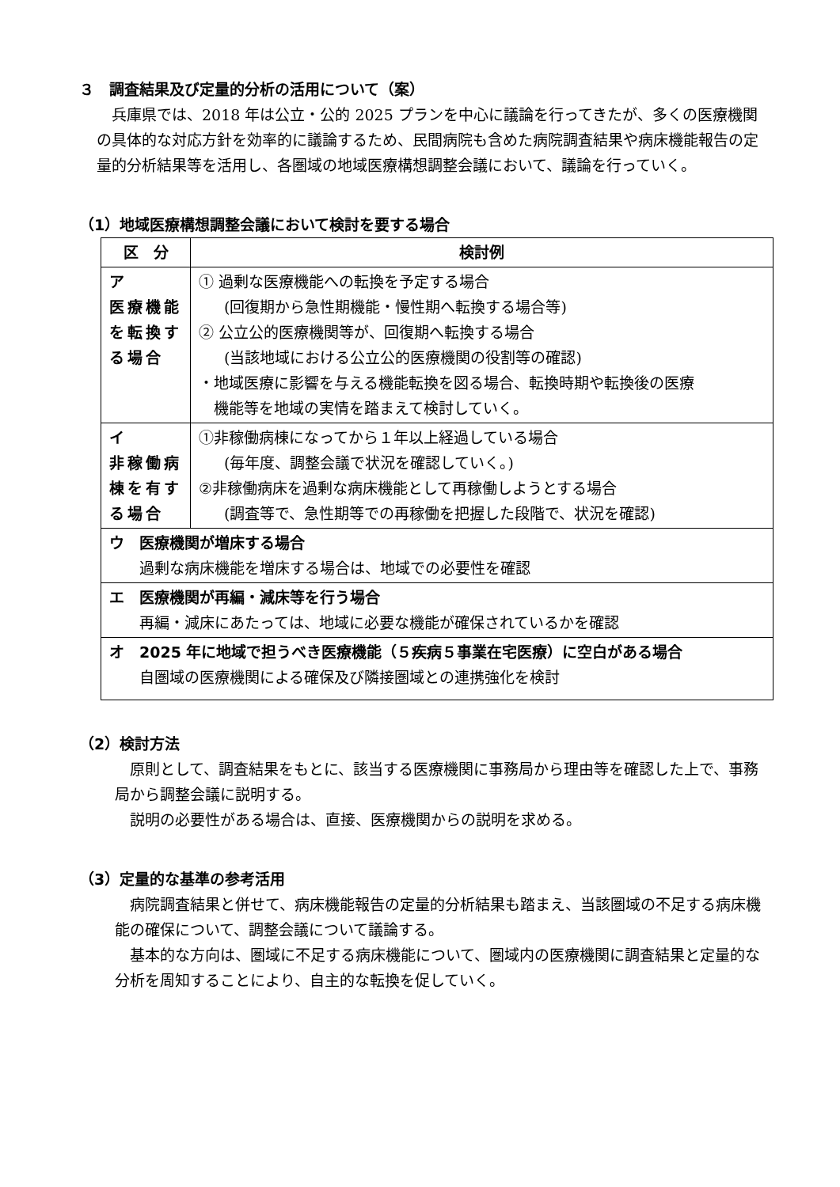３　調査結果及び定量的分析の活用について（案）
　兵庫県では、2018 年は公立・公的 2025 プランを中心に議論を行ってきたが、多くの医療機関の具体的な対応方針を効率的に議論するため、民間病院も含めた病院調査結果や病床機能報告の定量的分析結果等を活用し、各圏域の地域医療構想調整会議において、議論を行っていく。
（1）地域医療構想調整会議において検討を要する場合
| 区 分 | 検討例 |
| --- | --- |
| ア 医療機能を転換する場合 | ① 過剰な医療機能への転換を予定する場合 (回復期から急性期機能・慢性期へ転換する場合等) ② 公立公的医療機関等が、回復期へ転換する場合 (当該地域における公立公的医療機関の役割等の確認) ・地域医療に影響を与える機能転換を図る場合、転換時期や転換後の医療 機能等を地域の実情を踏まえて検討していく。 |
| イ 非稼働病棟を有する場合 | ①非稼働病棟になってから１年以上経過している場合 (毎年度、調整会議で状況を確認していく。) ②非稼働病床を過剰な病床機能として再稼働しようとする場合 (調査等で、急性期等での再稼働を把握した段階で、状況を確認) |
| ウ 医療機関が増床する場合 過剰な病床機能を増床する場合は、地域での必要性を確認 | |
| エ 医療機関が再編・減床等を行う場合 再編・減床にあたっては、地域に必要な機能が確保されているかを確認 | |
| オ 2025 年に地域で担うべき医療機能（５疾病５事業在宅医療）に空白がある場合 自圏域の医療機関による確保及び隣接圏域との連携強化を検討 | |
（2）検討方法
　原則として、調査結果をもとに、該当する医療機関に事務局から理由等を確認した上で、事務局から調整会議に説明する。
　説明の必要性がある場合は、直接、医療機関からの説明を求める。
（3）定量的な基準の参考活用
　病院調査結果と併せて、病床機能報告の定量的分析結果も踏まえ、当該圏域の不足する病床機能の確保について、調整会議について議論する。
　基本的な方向は、圏域に不足する病床機能について、圏域内の医療機関に調査結果と定量的な分析を周知することにより、自主的な転換を促していく。